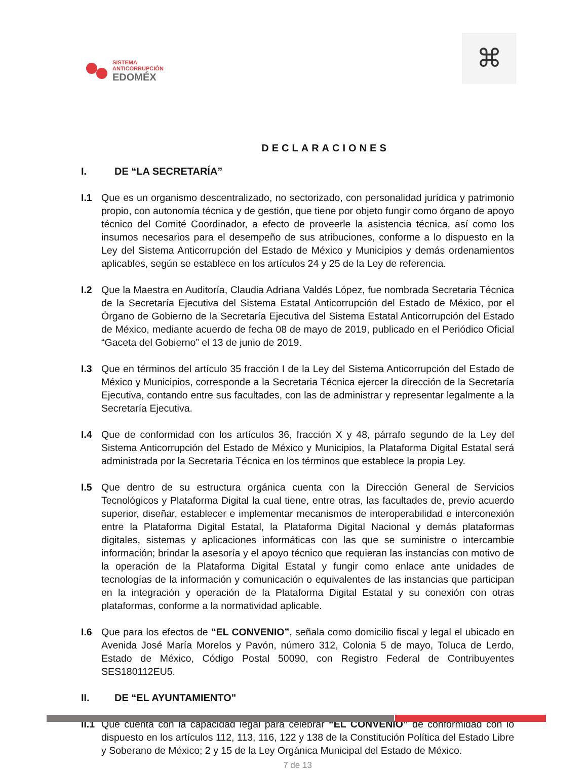SISTEMA
ANTICORRUPCIÓN
EDOMÉX
⌘
DECLARACIONES
I. DE “LA SECRETARÍA”
I.1 Que es un organismo descentralizado, no sectorizado, con personalidad jurídica y patrimonio propio, con autonomía técnica y de gestión, que tiene por objeto fungir como órgano de apoyo técnico del Comité Coordinador, a efecto de proveerle la asistencia técnica, así como los insumos necesarios para el desempeño de sus atribuciones, conforme a lo dispuesto en la Ley del Sistema Anticorrupción del Estado de México y Municipios y demás ordenamientos aplicables, según se establece en los artículos 24 y 25 de la Ley de referencia.
I.2 Que la Maestra en Auditoría, Claudia Adriana Valdés López, fue nombrada Secretaria Técnica de la Secretaría Ejecutiva del Sistema Estatal Anticorrupción del Estado de México, por el Órgano de Gobierno de la Secretaría Ejecutiva del Sistema Estatal Anticorrupción del Estado de México, mediante acuerdo de fecha 08 de mayo de 2019, publicado en el Periódico Oficial “Gaceta del Gobierno” el 13 de junio de 2019.
I.3 Que en términos del artículo 35 fracción I de la Ley del Sistema Anticorrupción del Estado de México y Municipios, corresponde a la Secretaria Técnica ejercer la dirección de la Secretaría Ejecutiva, contando entre sus facultades, con las de administrar y representar legalmente a la Secretaría Ejecutiva.
I.4 Que de conformidad con los artículos 36, fracción X y 48, párrafo segundo de la Ley del Sistema Anticorrupción del Estado de México y Municipios, la Plataforma Digital Estatal será administrada por la Secretaria Técnica en los términos que establece la propia Ley.
I.5 Que dentro de su estructura orgánica cuenta con la Dirección General de Servicios Tecnológicos y Plataforma Digital la cual tiene, entre otras, las facultades de, previo acuerdo superior, diseñar, establecer e implementar mecanismos de interoperabilidad e interconexión entre la Plataforma Digital Estatal, la Plataforma Digital Nacional y demás plataformas digitales, sistemas y aplicaciones informáticas con las que se suministre o intercambie información; brindar la asesoría y el apoyo técnico que requieran las instancias con motivo de la operación de la Plataforma Digital Estatal y fungir como enlace ante unidades de tecnologías de la información y comunicación o equivalentes de las instancias que participan en la integración y operación de la Plataforma Digital Estatal y su conexión con otras plataformas, conforme a la normatividad aplicable.
I.6 Que para los efectos de “EL CONVENIO”, señala como domicilio fiscal y legal el ubicado en Avenida José María Morelos y Pavón, número 312, Colonia 5 de mayo, Toluca de Lerdo, Estado de México, Código Postal 50090, con Registro Federal de Contribuyentes SES180112EU5.
II. DE “EL AYUNTAMIENTO"
II.1
Que cuenta con la capacidad legal para celebrar “EL CONVENIO” de conformidad con lo dispuesto en los artículos 112, 113, 116, 122 y 138 de la Constitución Política del Estado Libre y Soberano de México; 2 y 15 de la Ley Orgánica Municipal del Estado de México.
7 de 13